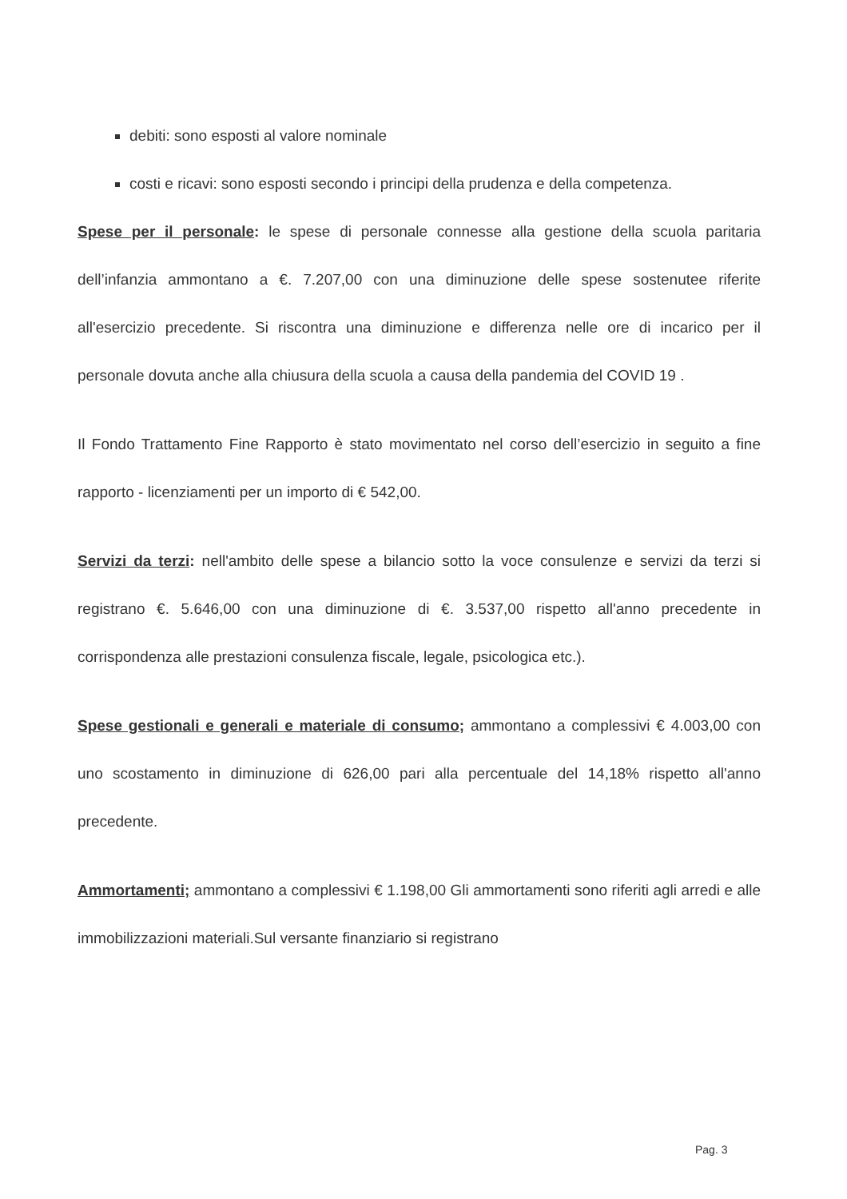debiti: sono esposti al valore nominale
costi e ricavi: sono esposti secondo i principi della prudenza e della competenza.
Spese per il personale: le spese di personale connesse alla gestione della scuola paritaria dell’infanzia ammontano a €. 7.207,00 con una diminuzione delle spese sostenutee riferite all'esercizio precedente. Si riscontra una diminuzione e differenza nelle ore di incarico per il personale dovuta anche alla chiusura della scuola a causa della pandemia del COVID 19 .
Il Fondo Trattamento Fine Rapporto è stato movimentato nel corso dell’esercizio in seguito a fine rapporto - licenziamenti per un importo di € 542,00.
Servizi da terzi: nell'ambito delle spese a bilancio sotto la voce consulenze e servizi da terzi si registrano €. 5.646,00 con una diminuzione di €. 3.537,00 rispetto all'anno precedente in corrispondenza alle prestazioni consulenza fiscale, legale, psicologica etc.).
Spese gestionali e generali e materiale di consumo; ammontano a complessivi € 4.003,00 con uno scostamento in diminuzione di 626,00 pari alla percentuale del 14,18% rispetto all'anno precedente.
Ammortamenti; ammontano a complessivi € 1.198,00 Gli ammortamenti sono riferiti agli arredi e alle immobilizzazioni materiali.Sul versante finanziario si registrano
Pag. 3